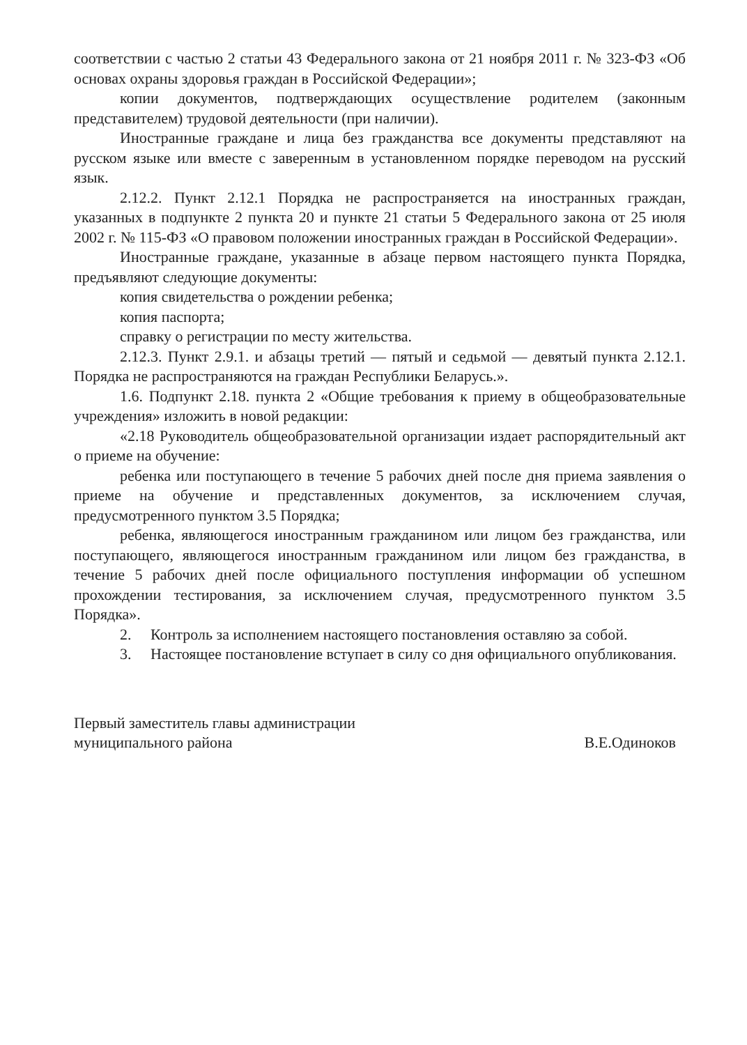соответствии с частью 2 статьи 43 Федерального закона от 21 ноября 2011 г. № 323-ФЗ «Об основах охраны здоровья граждан в Российской Федерации»;
копии документов, подтверждающих осуществление родителем (законным представителем) трудовой деятельности (при наличии).
Иностранные граждане и лица без гражданства все документы представляют на русском языке или вместе с заверенным в установленном порядке переводом на русский язык.
2.12.2. Пункт 2.12.1 Порядка не распространяется на иностранных граждан, указанных в подпункте 2 пункта 20 и пункте 21 статьи 5 Федерального закона от 25 июля 2002 г. № 115-ФЗ «О правовом положении иностранных граждан в Российской Федерации».
Иностранные граждане, указанные в абзаце первом настоящего пункта Порядка, предъявляют следующие документы:
копия свидетельства о рождении ребенка;
копия паспорта;
справку о регистрации по месту жительства.
2.12.3. Пункт 2.9.1. и абзацы третий — пятый и седьмой — девятый пункта 2.12.1. Порядка не распространяются на граждан Республики Беларусь.».
1.6. Подпункт 2.18. пункта 2 «Общие требования к приему в общеобразовательные учреждения» изложить в новой редакции:
«2.18 Руководитель общеобразовательной организации издает распорядительный акт о приеме на обучение:
ребенка или поступающего в течение 5 рабочих дней после дня приема заявления о приеме на обучение и представленных документов, за исключением случая, предусмотренного пунктом 3.5 Порядка;
ребенка, являющегося иностранным гражданином или лицом без гражданства, или поступающего, являющегося иностранным гражданином или лицом без гражданства, в течение 5 рабочих дней после официального поступления информации об успешном прохождении тестирования, за исключением случая, предусмотренного пунктом 3.5 Порядка».
2. Контроль за исполнением настоящего постановления оставляю за собой.
3. Настоящее постановление вступает в силу со дня официального опубликования.
Первый заместитель главы администрации
муниципального района
В.Е.Одиноков